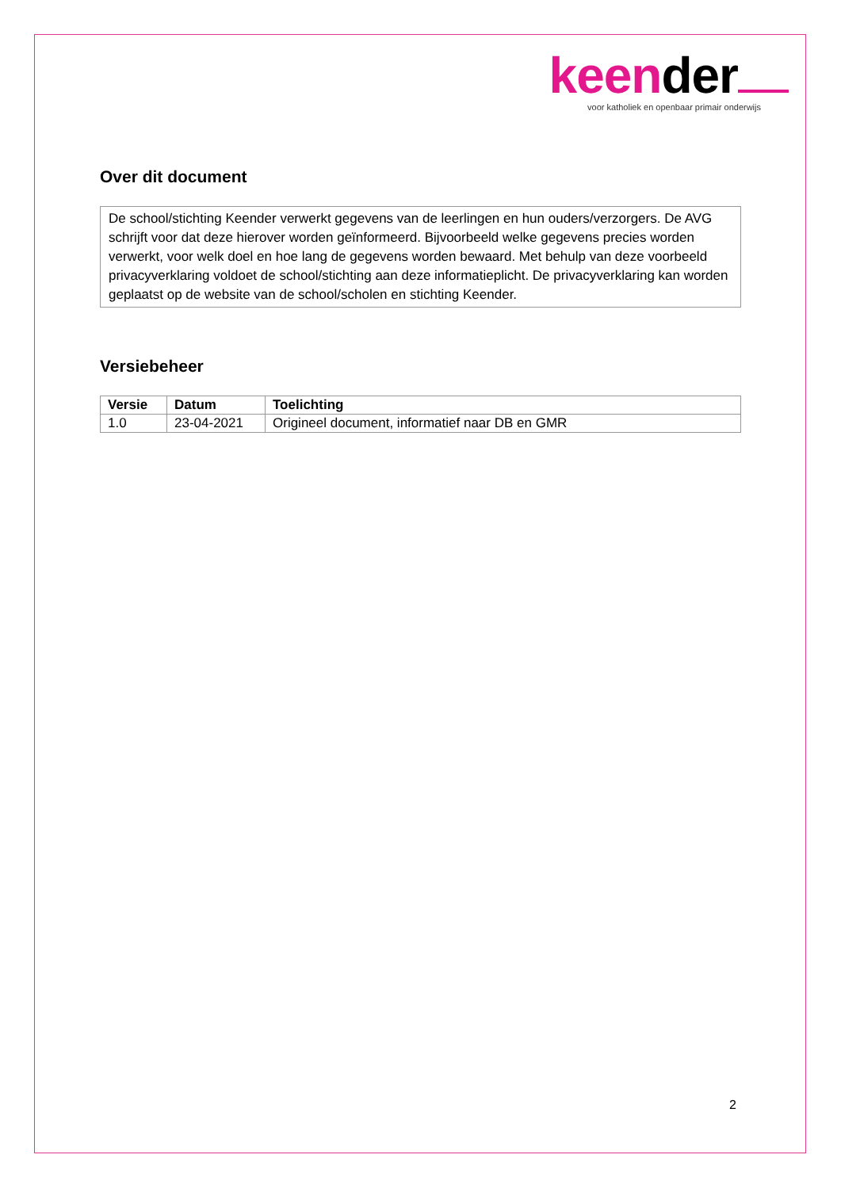keender
voor katholiek en openbaar primair onderwijs
Over dit document
De school/stichting Keender verwerkt gegevens van de leerlingen en hun ouders/verzorgers. De AVG schrijft voor dat deze hierover worden geïnformeerd. Bijvoorbeeld welke gegevens precies worden verwerkt, voor welk doel en hoe lang de gegevens worden bewaard. Met behulp van deze voorbeeld privacyverklaring voldoet de school/stichting aan deze informatieplicht. De privacyverklaring kan worden geplaatst op de website van de school/scholen en stichting Keender.
Versiebeheer
| Versie | Datum | Toelichting |
| --- | --- | --- |
| 1.0 | 23-04-2021 | Origineel document, informatief naar DB en GMR |
2